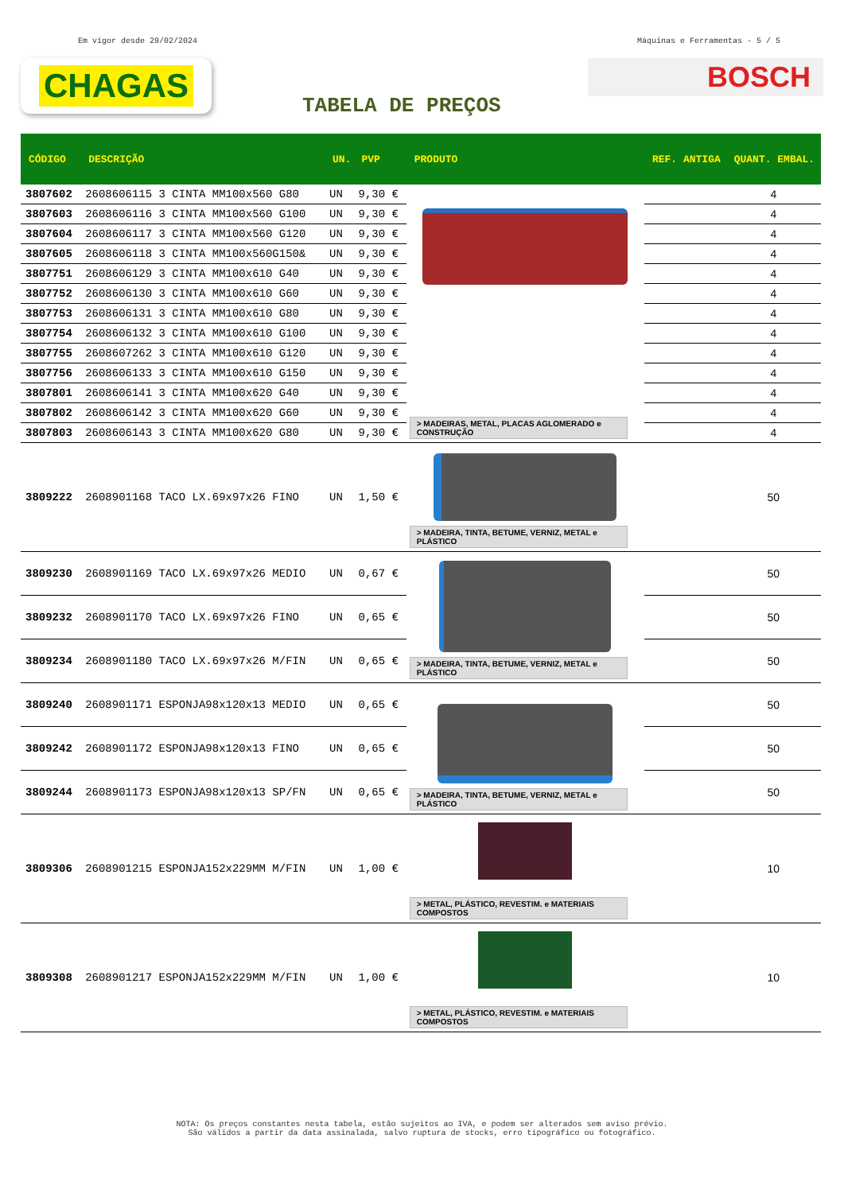Em vigor desde 29/02/2024 Máquinas e Ferramentas - 5 / 5
CHAGAS
BOSCH
TABELA DE PREÇOS
| CÓDIGO | DESCRIÇÃO | UN. | PVP | PRODUTO | REF. ANTIGA | QUANT. EMBAL. |
| --- | --- | --- | --- | --- | --- | --- |
| 3807602 | 2608606115 3 CINTA MM100x560 G80 | UN | 9,30 € | > MADEIRAS, METAL, PLACAS AGLOMERADO e CONSTRUÇÃO | | 4 |
| 3807603 | 2608606116 3 CINTA MM100x560 G100 | UN | 9,30 € | | | 4 |
| 3807604 | 2608606117 3 CINTA MM100x560 G120 | UN | 9,30 € | | | 4 |
| 3807605 | 2608606118 3 CINTA MM100x560G150& | UN | 9,30 € | | | 4 |
| 3807751 | 2608606129 3 CINTA MM100x610 G40 | UN | 9,30 € | | | 4 |
| 3807752 | 2608606130 3 CINTA MM100x610 G60 | UN | 9,30 € | | | 4 |
| 3807753 | 2608606131 3 CINTA MM100x610 G80 | UN | 9,30 € | | | 4 |
| 3807754 | 2608606132 3 CINTA MM100x610 G100 | UN | 9,30 € | | | 4 |
| 3807755 | 2608607262 3 CINTA MM100x610 G120 | UN | 9,30 € | | | 4 |
| 3807756 | 2608606133 3 CINTA MM100x610 G150 | UN | 9,30 € | | | 4 |
| 3807801 | 2608606141 3 CINTA MM100x620 G40 | UN | 9,30 € | | | 4 |
| 3807802 | 2608606142 3 CINTA MM100x620 G60 | UN | 9,30 € | | | 4 |
| 3807803 | 2608606143 3 CINTA MM100x620 G80 | UN | 9,30 € | | | 4 |
| 3809222 | 2608901168 TACO LX.69x97x26 FINO | UN | 1,50 € | > MADEIRA, TINTA, BETUME, VERNIZ, METAL e PLÁSTICO | | 50 |
| 3809230 | 2608901169 TACO LX.69x97x26 MEDIO | UN | 0,67 € | > MADEIRA, TINTA, BETUME, VERNIZ, METAL e PLÁSTICO | | 50 |
| 3809232 | 2608901170 TACO LX.69x97x26 FINO | UN | 0,65 € | | | 50 |
| 3809234 | 2608901180 TACO LX.69x97x26 M/FIN | UN | 0,65 € | | | 50 |
| 3809240 | 2608901171 ESPONJA98x120x13 MEDIO | UN | 0,65 € | > MADEIRA, TINTA, BETUME, VERNIZ, METAL e PLÁSTICO | | 50 |
| 3809242 | 2608901172 ESPONJA98x120x13 FINO | UN | 0,65 € | | | 50 |
| 3809244 | 2608901173 ESPONJA98x120x13 SP/FN | UN | 0,65 € | | | 50 |
| 3809306 | 2608901215 ESPONJA152x229MM M/FIN | UN | 1,00 € | > METAL, PLÁSTICO, REVESTIM. e MATERIAIS COMPOSTOS | | 10 |
| 3809308 | 2608901217 ESPONJA152x229MM M/FIN | UN | 1,00 € | > METAL, PLÁSTICO, REVESTIM. e MATERIAIS COMPOSTOS | | 10 |
NOTA: Os preços constantes nesta tabela, estão sujeitos ao IVA, e podem ser alterados sem aviso prévio.
São válidos a partir da data assinalada, salvo ruptura de stocks, erro tipográfico ou fotográfico.